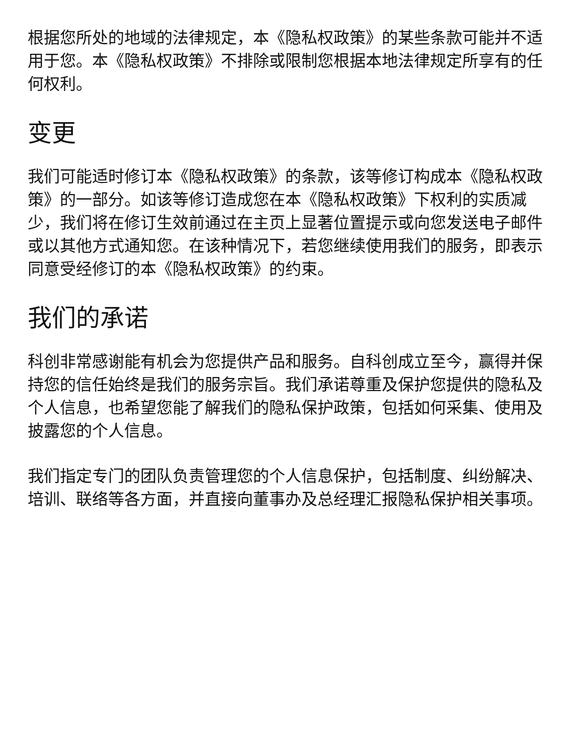根据您所处的地域的法律规定，本《隐私权政策》的某些条款可能并不适用于您。本《隐私权政策》不排除或限制您根据本地法律规定所享有的任何权利。
变更
我们可能适时修订本《隐私权政策》的条款，该等修订构成本《隐私权政策》的一部分。如该等修订造成您在本《隐私权政策》下权利的实质减少，我们将在修订生效前通过在主页上显著位置提示或向您发送电子邮件或以其他方式通知您。在该种情况下，若您继续使用我们的服务，即表示同意受经修订的本《隐私权政策》的约束。
我们的承诺
科创非常感谢能有机会为您提供产品和服务。自科创成立至今，赢得并保持您的信任始终是我们的服务宗旨。我们承诺尊重及保护您提供的隐私及个人信息，也希望您能了解我们的隐私保护政策，包括如何采集、使用及披露您的个人信息。
我们指定专门的团队负责管理您的个人信息保护，包括制度、纠纷解决、培训、联络等各方面，并直接向董事办及总经理汇报隐私保护相关事项。